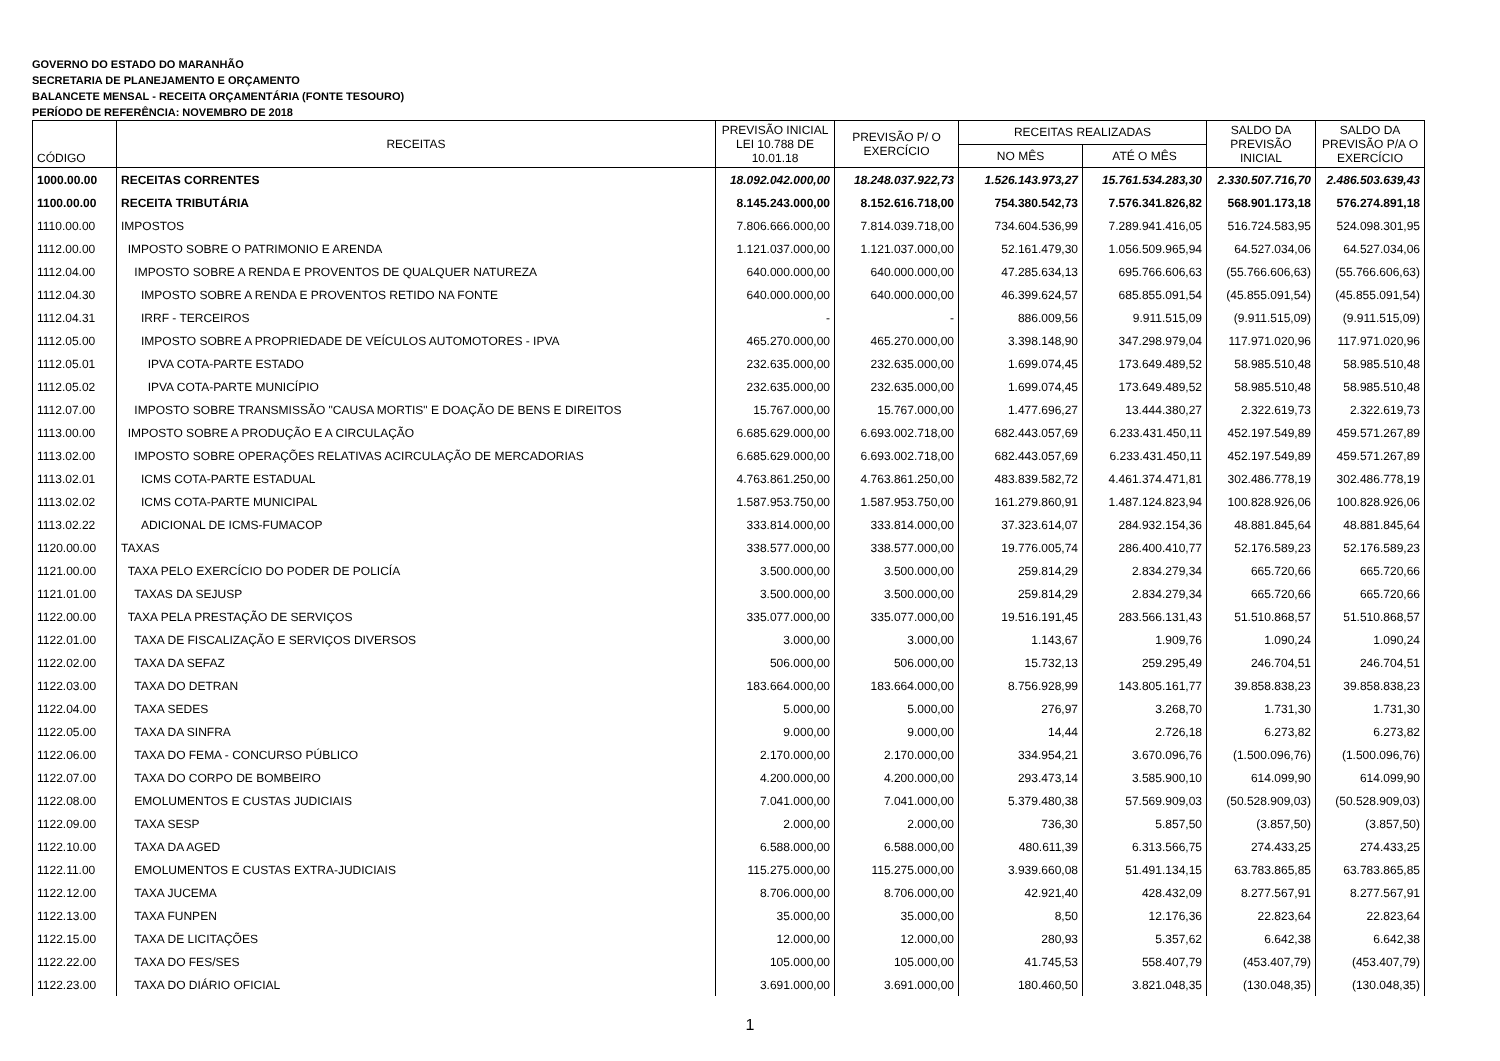GOVERNO DO ESTADO DO MARANHÃO
SECRETARIA DE PLANEJAMENTO E ORÇAMENTO
BALANCETE MENSAL - RECEITA ORÇAMENTÁRIA (FONTE TESOURO)
PERÍODO DE REFERÊNCIA: NOVEMBRO DE 2018
| CÓDIGO | RECEITAS | PREVISÃO INICIAL LEI 10.788 DE 10.01.18 | PREVISÃO P/ O EXERCÍCIO | RECEITAS REALIZADAS | | SALDO DA PREVISÃO INICIAL | SALDO DA PREVISÃO P/A O EXERCÍCIO |
| --- | --- | --- | --- | --- | --- | --- | --- |
| | | | | NO MÊS | ATÉ O MÊS | | |
| 1000.00.00 | RECEITAS CORRENTES | 18.092.042.000,00 | 18.248.037.922,73 | 1.526.143.973,27 | 15.761.534.283,30 | 2.330.507.716,70 | 2.486.503.639,43 |
| 1100.00.00 | RECEITA TRIBUTÁRIA | 8.145.243.000,00 | 8.152.616.718,00 | 754.380.542,73 | 7.576.341.826,82 | 568.901.173,18 | 576.274.891,18 |
| 1110.00.00 | IMPOSTOS | 7.806.666.000,00 | 7.814.039.718,00 | 734.604.536,99 | 7.289.941.416,05 | 516.724.583,95 | 524.098.301,95 |
| 1112.00.00 | IMPOSTO SOBRE O PATRIMONIO E ARENDA | 1.121.037.000,00 | 1.121.037.000,00 | 52.161.479,30 | 1.056.509.965,94 | 64.527.034,06 | 64.527.034,06 |
| 1112.04.00 | IMPOSTO SOBRE A RENDA E PROVENTOS DE QUALQUER NATUREZA | 640.000.000,00 | 640.000.000,00 | 47.285.634,13 | 695.766.606,63 | (55.766.606,63) | (55.766.606,63) |
| 1112.04.30 | IMPOSTO SOBRE A RENDA E PROVENTOS RETIDO NA FONTE | 640.000.000,00 | 640.000.000,00 | 46.399.624,57 | 685.855.091,54 | (45.855.091,54) | (45.855.091,54) |
| 1112.04.31 | IRRF - TERCEIROS | - | - | 886.009,56 | 9.911.515,09 | (9.911.515,09) | (9.911.515,09) |
| 1112.05.00 | IMPOSTO SOBRE A PROPRIEDADE DE VEÍCULOS AUTOMOTORES - IPVA | 465.270.000,00 | 465.270.000,00 | 3.398.148,90 | 347.298.979,04 | 117.971.020,96 | 117.971.020,96 |
| 1112.05.01 | IPVA COTA-PARTE ESTADO | 232.635.000,00 | 232.635.000,00 | 1.699.074,45 | 173.649.489,52 | 58.985.510,48 | 58.985.510,48 |
| 1112.05.02 | IPVA COTA-PARTE MUNICÍPIO | 232.635.000,00 | 232.635.000,00 | 1.699.074,45 | 173.649.489,52 | 58.985.510,48 | 58.985.510,48 |
| 1112.07.00 | IMPOSTO SOBRE TRANSMISSÃO "CAUSA MORTIS" E DOAÇÃO DE BENS E DIREITOS | 15.767.000,00 | 15.767.000,00 | 1.477.696,27 | 13.444.380,27 | 2.322.619,73 | 2.322.619,73 |
| 1113.00.00 | IMPOSTO SOBRE A PRODUÇÃO E A CIRCULAÇÃO | 6.685.629.000,00 | 6.693.002.718,00 | 682.443.057,69 | 6.233.431.450,11 | 452.197.549,89 | 459.571.267,89 |
| 1113.02.00 | IMPOSTO SOBRE OPERAÇÕES RELATIVAS ACIRCULAÇÃO DE MERCADORIAS | 6.685.629.000,00 | 6.693.002.718,00 | 682.443.057,69 | 6.233.431.450,11 | 452.197.549,89 | 459.571.267,89 |
| 1113.02.01 | ICMS COTA-PARTE ESTADUAL | 4.763.861.250,00 | 4.763.861.250,00 | 483.839.582,72 | 4.461.374.471,81 | 302.486.778,19 | 302.486.778,19 |
| 1113.02.02 | ICMS COTA-PARTE MUNICIPAL | 1.587.953.750,00 | 1.587.953.750,00 | 161.279.860,91 | 1.487.124.823,94 | 100.828.926,06 | 100.828.926,06 |
| 1113.02.22 | ADICIONAL DE ICMS-FUMACOP | 333.814.000,00 | 333.814.000,00 | 37.323.614,07 | 284.932.154,36 | 48.881.845,64 | 48.881.845,64 |
| 1120.00.00 | TAXAS | 338.577.000,00 | 338.577.000,00 | 19.776.005,74 | 286.400.410,77 | 52.176.589,23 | 52.176.589,23 |
| 1121.00.00 | TAXA PELO EXERCÍCIO DO PODER DE POLICÍA | 3.500.000,00 | 3.500.000,00 | 259.814,29 | 2.834.279,34 | 665.720,66 | 665.720,66 |
| 1121.01.00 | TAXAS DA SEJUSP | 3.500.000,00 | 3.500.000,00 | 259.814,29 | 2.834.279,34 | 665.720,66 | 665.720,66 |
| 1122.00.00 | TAXA PELA PRESTAÇÃO DE SERVIÇOS | 335.077.000,00 | 335.077.000,00 | 19.516.191,45 | 283.566.131,43 | 51.510.868,57 | 51.510.868,57 |
| 1122.01.00 | TAXA DE FISCALIZAÇÃO E SERVIÇOS DIVERSOS | 3.000,00 | 3.000,00 | 1.143,67 | 1.909,76 | 1.090,24 | 1.090,24 |
| 1122.02.00 | TAXA DA SEFAZ | 506.000,00 | 506.000,00 | 15.732,13 | 259.295,49 | 246.704,51 | 246.704,51 |
| 1122.03.00 | TAXA DO DETRAN | 183.664.000,00 | 183.664.000,00 | 8.756.928,99 | 143.805.161,77 | 39.858.838,23 | 39.858.838,23 |
| 1122.04.00 | TAXA SEDES | 5.000,00 | 5.000,00 | 276,97 | 3.268,70 | 1.731,30 | 1.731,30 |
| 1122.05.00 | TAXA DA SINFRA | 9.000,00 | 9.000,00 | 14,44 | 2.726,18 | 6.273,82 | 6.273,82 |
| 1122.06.00 | TAXA DO FEMA - CONCURSO PÚBLICO | 2.170.000,00 | 2.170.000,00 | 334.954,21 | 3.670.096,76 | (1.500.096,76) | (1.500.096,76) |
| 1122.07.00 | TAXA DO CORPO DE BOMBEIRO | 4.200.000,00 | 4.200.000,00 | 293.473,14 | 3.585.900,10 | 614.099,90 | 614.099,90 |
| 1122.08.00 | EMOLUMENTOS E CUSTAS JUDICIAIS | 7.041.000,00 | 7.041.000,00 | 5.379.480,38 | 57.569.909,03 | (50.528.909,03) | (50.528.909,03) |
| 1122.09.00 | TAXA SESP | 2.000,00 | 2.000,00 | 736,30 | 5.857,50 | (3.857,50) | (3.857,50) |
| 1122.10.00 | TAXA DA AGED | 6.588.000,00 | 6.588.000,00 | 480.611,39 | 6.313.566,75 | 274.433,25 | 274.433,25 |
| 1122.11.00 | EMOLUMENTOS E CUSTAS EXTRA-JUDICIAIS | 115.275.000,00 | 115.275.000,00 | 3.939.660,08 | 51.491.134,15 | 63.783.865,85 | 63.783.865,85 |
| 1122.12.00 | TAXA JUCEMA | 8.706.000,00 | 8.706.000,00 | 42.921,40 | 428.432,09 | 8.277.567,91 | 8.277.567,91 |
| 1122.13.00 | TAXA FUNPEN | 35.000,00 | 35.000,00 | 8,50 | 12.176,36 | 22.823,64 | 22.823,64 |
| 1122.15.00 | TAXA DE LICITAÇÕES | 12.000,00 | 12.000,00 | 280,93 | 5.357,62 | 6.642,38 | 6.642,38 |
| 1122.22.00 | TAXA DO FES/SES | 105.000,00 | 105.000,00 | 41.745,53 | 558.407,79 | (453.407,79) | (453.407,79) |
| 1122.23.00 | TAXA DO DIÁRIO OFICIAL | 3.691.000,00 | 3.691.000,00 | 180.460,50 | 3.821.048,35 | (130.048,35) | (130.048,35) |
1